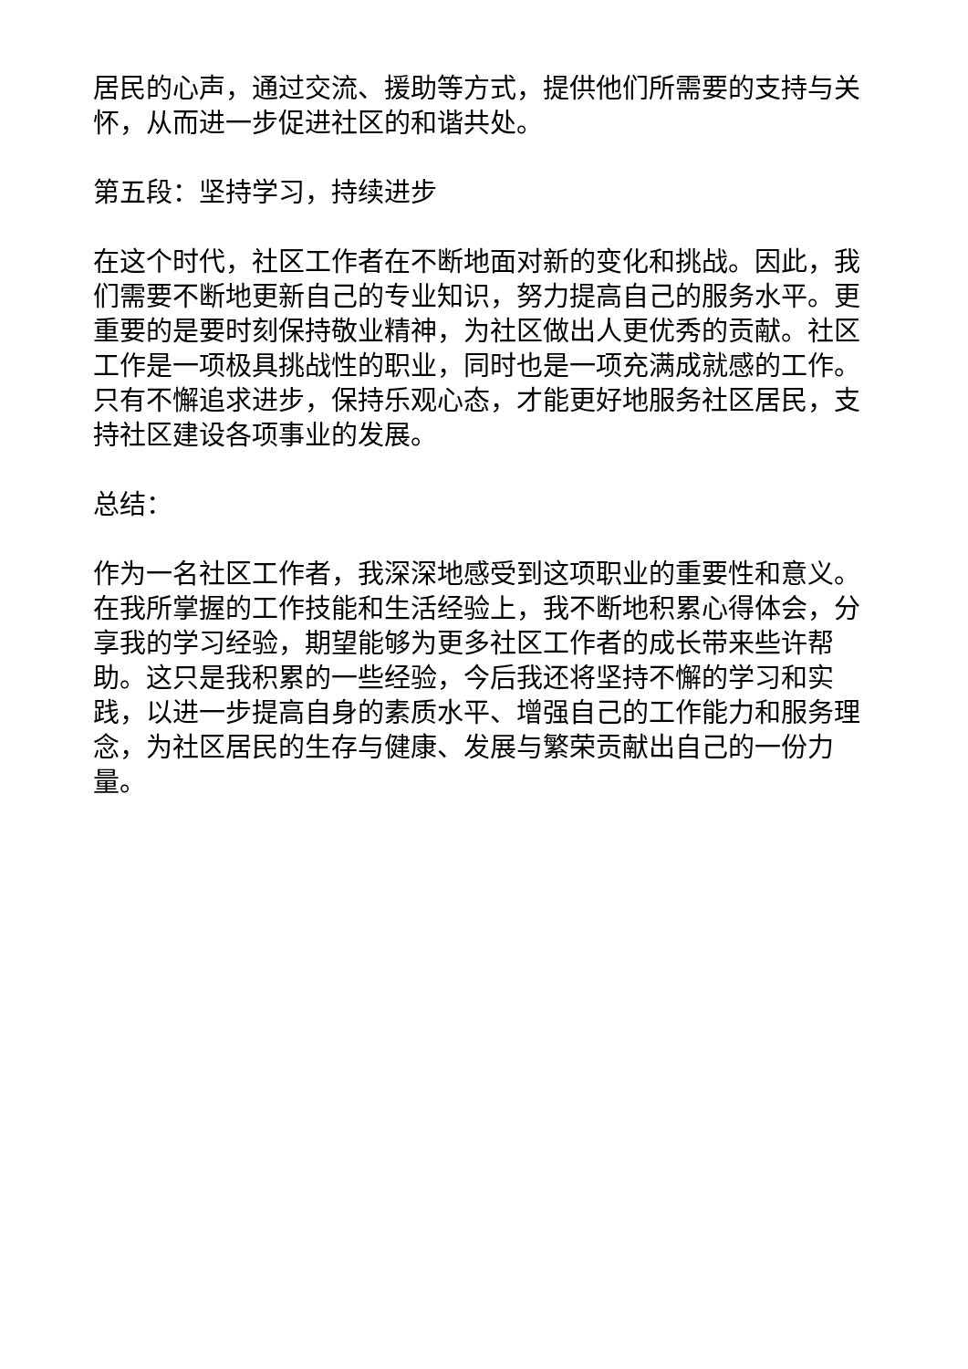居民的心声，通过交流、援助等方式，提供他们所需要的支持与关怀，从而进一步促进社区的和谐共处。
第五段：坚持学习，持续进步
在这个时代，社区工作者在不断地面对新的变化和挑战。因此，我们需要不断地更新自己的专业知识，努力提高自己的服务水平。更重要的是要时刻保持敬业精神，为社区做出人更优秀的贡献。社区工作是一项极具挑战性的职业，同时也是一项充满成就感的工作。只有不懈追求进步，保持乐观心态，才能更好地服务社区居民，支持社区建设各项事业的发展。
总结：
作为一名社区工作者，我深深地感受到这项职业的重要性和意义。在我所掌握的工作技能和生活经验上，我不断地积累心得体会，分享我的学习经验，期望能够为更多社区工作者的成长带来些许帮助。这只是我积累的一些经验，今后我还将坚持不懈的学习和实践，以进一步提高自身的素质水平、增强自己的工作能力和服务理念，为社区居民的生存与健康、发展与繁荣贡献出自己的一份力量。